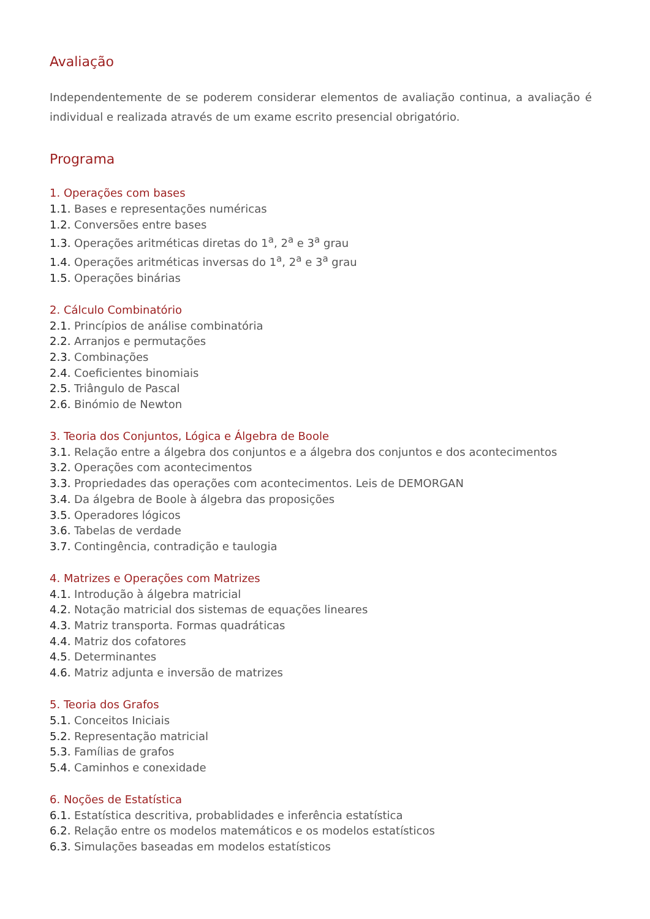Avaliação
Independentemente de se poderem considerar elementos de avaliação continua, a avaliação é individual e realizada através de um exame escrito presencial obrigatório.
Programa
1. Operações com bases
1.1. Bases e representações numéricas
1.2. Conversões entre bases
1.3. Operações aritméticas diretas do 1<sup>a</sup>, 2<sup>a</sup> e 3<sup>a</sup> grau
1.4. Operações aritméticas inversas do 1<sup>a</sup>, 2<sup>a</sup> e 3<sup>a</sup> grau
1.5. Operações binárias
2. Cálculo Combinatório
2.1. Princípios de análise combinatória
2.2. Arranjos e permutações
2.3. Combinações
2.4. Coeficientes binomiais
2.5. Triângulo de Pascal
2.6. Binómio de Newton
3. Teoria dos Conjuntos, Lógica e Álgebra de Boole
3.1. Relação entre a álgebra dos conjuntos e a álgebra dos conjuntos e dos acontecimentos
3.2. Operações com acontecimentos
3.3. Propriedades das operações com acontecimentos. Leis de DEMORGAN
3.4. Da álgebra de Boole à álgebra das proposições
3.5. Operadores lógicos
3.6. Tabelas de verdade
3.7. Contingência, contradição e taulogia
4. Matrizes e Operações com Matrizes
4.1. Introdução à álgebra matricial
4.2. Notação matricial dos sistemas de equações lineares
4.3. Matriz transporta. Formas quadráticas
4.4. Matriz dos cofatores
4.5. Determinantes
4.6. Matriz adjunta e inversão de matrizes
5. Teoria dos Grafos
5.1. Conceitos Iniciais
5.2. Representação matricial
5.3. Famílias de grafos
5.4. Caminhos e conexidade
6. Noções de Estatística
6.1. Estatística descritiva, probablidades e inferência estatística
6.2. Relação entre os modelos matemáticos e os modelos estatísticos
6.3. Simulações baseadas em modelos estatísticos